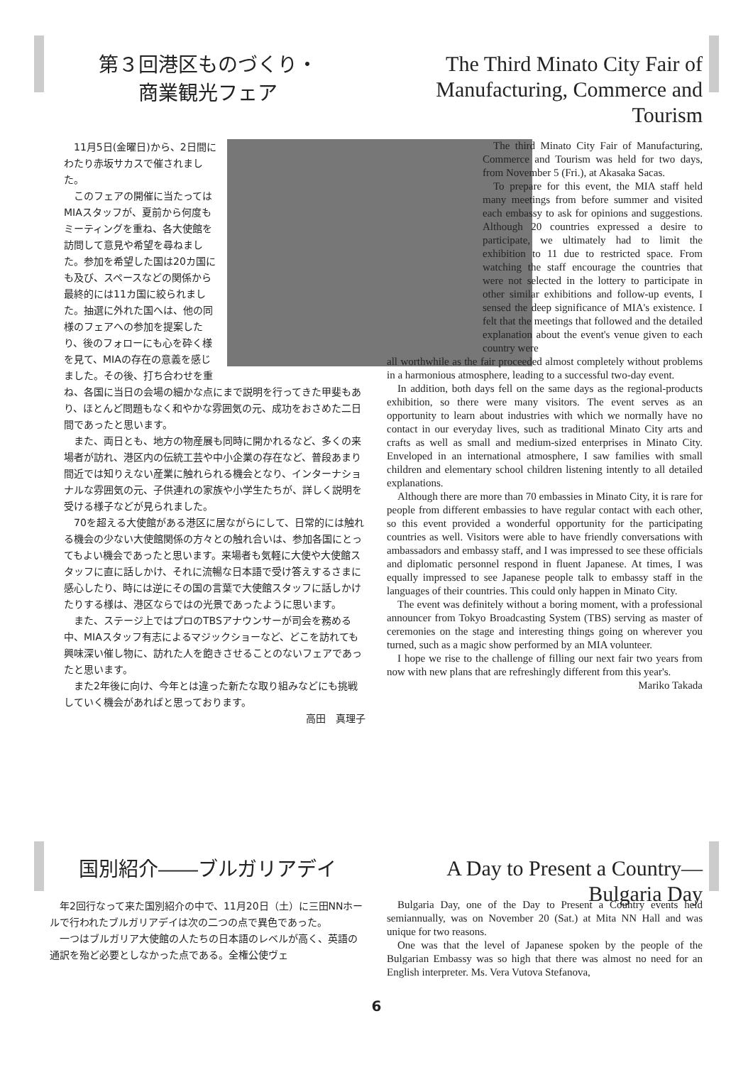第３回港区ものづくり・
商業観光フェア
The Third Minato City Fair of
Manufacturing, Commerce and Tourism
11月5日(金曜日)から、2日間にわたり赤坂サカスで催されました。
このフェアの開催に当たってはMIAスタッフが、夏前から何度もミーティングを重ね、各大使館を訪問して意見や希望を尋ねました。参加を希望した国は20カ国にも及び、スペースなどの関係から最終的には11カ国に絞られました。抽選に外れた国へは、他の同様のフェアへの参加を提案したり、後のフォローにも心を砕く様を見て、MIAの存在の意義を感じました。その後、打ち合わせを重ね、各国に当日の会場の細かな点にまで説明を行ってきた甲斐もあり、ほとんど問題もなく和やかな雰囲気の元、成功をおさめた二日間であったと思います。
また、両日とも、地方の物産展も同時に開かれるなど、多くの来場者が訪れ、港区内の伝統工芸や中小企業の存在など、普段あまり間近では知りえない産業に触れられる機会となり、インターナショナルな雰囲気の元、子供連れの家族や小学生たちが、詳しく説明を受ける様子などが見られました。
70を超える大使館がある港区に居ながらにして、日常的には触れる機会の少ない大使館関係の方々との触れ合いは、参加各国にとってもよい機会であったと思います。来場者も気軽に大使や大使館スタッフに直に話しかけ、それに流暢な日本語で受け答えするさまに感心したり、時には逆にその国の言葉で大使館スタッフに話しかけたりする様は、港区ならではの光景であったように思います。
また、ステージ上ではプロのTBSアナウンサーが司会を務める中、MIAスタッフ有志によるマジックショーなど、どこを訪れても興味深い催し物に、訪れた人を飽きさせることのないフェアであったと思います。
また2年後に向け、今年とは違った新たな取り組みなどにも挑戦していく機会があればと思っております。
高田　真理子
The third Minato City Fair of Manufacturing, Commerce and Tourism was held for two days, from November 5 (Fri.), at Akasaka Sacas.
To prepare for this event, the MIA staff held many meetings from before summer and visited each embassy to ask for opinions and suggestions. Although 20 countries expressed a desire to participate, we ultimately had to limit the exhibition to 11 due to restricted space. From watching the staff encourage the countries that were not selected in the lottery to participate in other similar exhibitions and follow-up events, I sensed the deep significance of MIA's existence. I felt that the meetings that followed and the detailed explanation about the event's venue given to each country were
all worthwhile as the fair proceeded almost completely without problems in a harmonious atmosphere, leading to a successful two-day event.
In addition, both days fell on the same days as the regional-products exhibition, so there were many visitors. The event serves as an opportunity to learn about industries with which we normally have no contact in our everyday lives, such as traditional Minato City arts and crafts as well as small and medium-sized enterprises in Minato City. Enveloped in an international atmosphere, I saw families with small children and elementary school children listening intently to all detailed explanations.
Although there are more than 70 embassies in Minato City, it is rare for people from different embassies to have regular contact with each other, so this event provided a wonderful opportunity for the participating countries as well. Visitors were able to have friendly conversations with ambassadors and embassy staff, and I was impressed to see these officials and diplomatic personnel respond in fluent Japanese. At times, I was equally impressed to see Japanese people talk to embassy staff in the languages of their countries. This could only happen in Minato City.
The event was definitely without a boring moment, with a professional announcer from Tokyo Broadcasting System (TBS) serving as master of ceremonies on the stage and interesting things going on wherever you turned, such as a magic show performed by an MIA volunteer.
I hope we rise to the challenge of filling our next fair two years from now with new plans that are refreshingly different from this year's.
Mariko Takada
国別紹介――ブルガリアデイ
A Day to Present a Country—Bulgaria Day
年2回行なって来た国別紹介の中で、11月20日（土）に三田NNホールで行われたブルガリアデイは次の二つの点で異色であった。
一つはブルガリア大使館の人たちの日本語のレベルが高く、英語の通訳を殆ど必要としなかった点である。全権公使ヴェ
Bulgaria Day, one of the Day to Present a Country events held semiannually, was on November 20 (Sat.) at Mita NN Hall and was unique for two reasons.
One was that the level of Japanese spoken by the people of the Bulgarian Embassy was so high that there was almost no need for an English interpreter. Ms. Vera Vutova Stefanova,
6